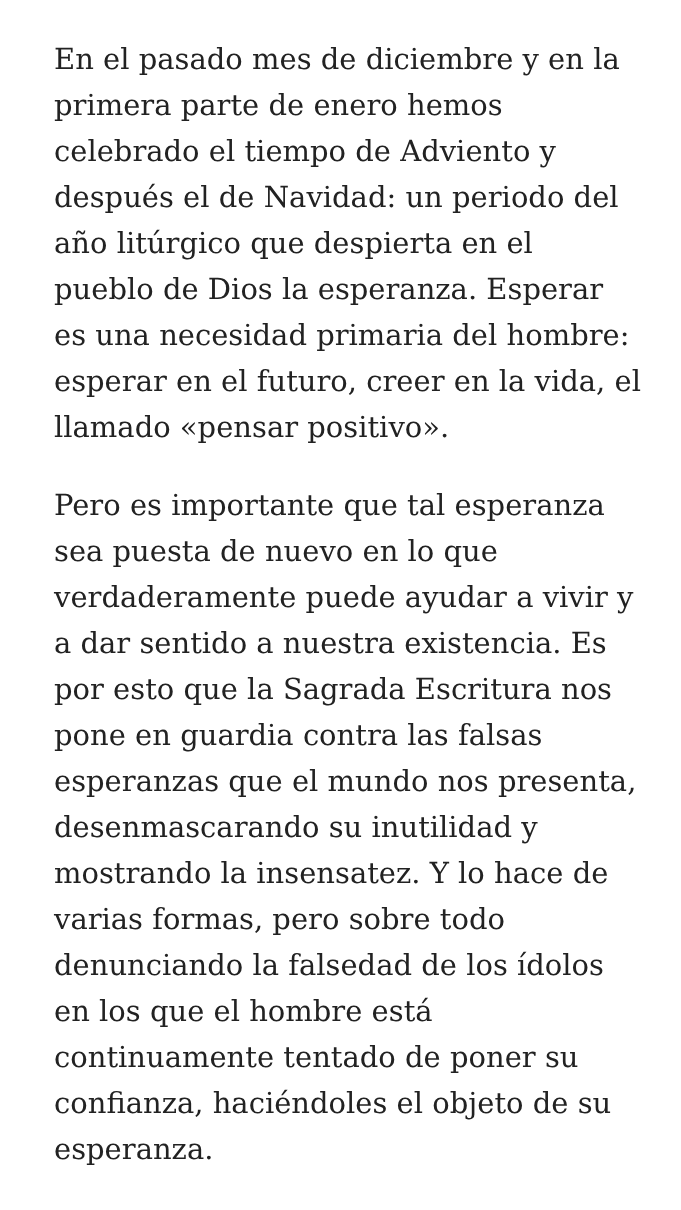En el pasado mes de diciembre y en la primera parte de enero hemos celebrado el tiempo de Adviento y después el de Navidad: un periodo del año litúrgico que despierta en el pueblo de Dios la esperanza. Esperar es una necesidad primaria del hombre: esperar en el futuro, creer en la vida, el llamado «pensar positivo».
Pero es importante que tal esperanza sea puesta de nuevo en lo que verdaderamente puede ayudar a vivir y a dar sentido a nuestra existencia. Es por esto que la Sagrada Escritura nos pone en guardia contra las falsas esperanzas que el mundo nos presenta, desenmascarando su inutilidad y mostrando la insensatez. Y lo hace de varias formas, pero sobre todo denunciando la falsedad de los ídolos en los que el hombre está continuamente tentado de poner su confianza, haciéndoles el objeto de su esperanza.